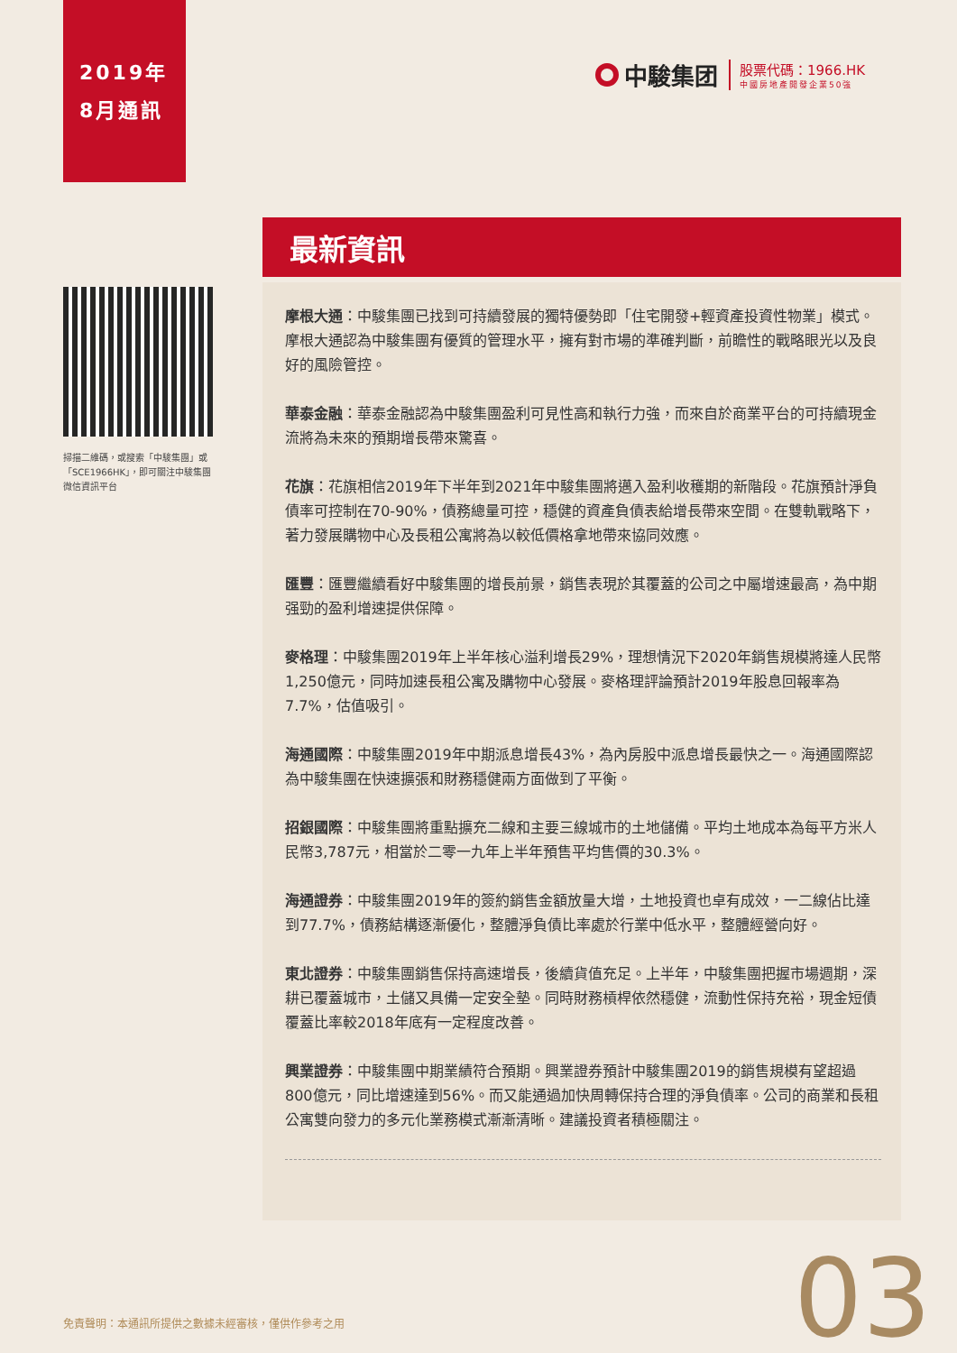2019年
8月通訊
中駿集团
股票代碼：1966.HK
中國房地產開發企業50強
掃描二維碼，或搜索「中駿集團」或「SCE1966HK」，即可關注中駿集團微信資訊平台
最新資訊
摩根大通：中駿集團已找到可持續發展的獨特優勢即「住宅開發+輕資產投資性物業」模式。摩根大通認為中駿集團有優質的管理水平，擁有對市場的準確判斷，前瞻性的戰略眼光以及良好的風險管控。
華泰金融：華泰金融認為中駿集團盈利可見性高和執行力強，而來自於商業平台的可持續現金流將為未來的預期增長帶來驚喜。
花旗：花旗相信2019年下半年到2021年中駿集團將邁入盈利收穫期的新階段。花旗預計淨負債率可控制在70-90%，債務總量可控，穩健的資產負債表給增長帶來空間。在雙軌戰略下，著力發展購物中心及長租公寓將為以較低價格拿地帶來協同效應。
匯豐：匯豐繼續看好中駿集團的增長前景，銷售表現於其覆蓋的公司之中屬增速最高，為中期强勁的盈利增速提供保障。
麥格理：中駿集團2019年上半年核心溢利增長29%，理想情況下2020年銷售規模將達人民幣1,250億元，同時加速長租公寓及購物中心發展。麥格理評論預計2019年股息回報率為7.7%，估值吸引。
海通國際：中駿集團2019年中期派息增長43%，為內房股中派息增長最快之一。海通國際認為中駿集團在快速擴張和財務穩健兩方面做到了平衡。
招銀國際：中駿集團將重點擴充二線和主要三線城市的土地儲備。平均土地成本為每平方米人民幣3,787元，相當於二零一九年上半年預售平均售價的30.3%。
海通證券：中駿集團2019年的簽約銷售金額放量大增，土地投資也卓有成效，一二線佔比達到77.7%，債務結構逐漸優化，整體淨負債比率處於行業中低水平，整體經營向好。
東北證券：中駿集團銷售保持高速增長，後續貨值充足。上半年，中駿集團把握市場週期，深耕已覆蓋城市，土儲又具備一定安全墊。同時財務槓桿依然穩健，流動性保持充裕，現金短債覆蓋比率較2018年底有一定程度改善。
興業證券：中駿集團中期業績符合預期。興業證券預計中駿集團2019的銷售規模有望超過800億元，同比增速達到56%。而又能通過加快周轉保持合理的淨負債率。公司的商業和長租公寓雙向發力的多元化業務模式漸漸清晰。建議投資者積極關注。
免責聲明：本通訊所提供之數據未經審核，僅供作參考之用
03